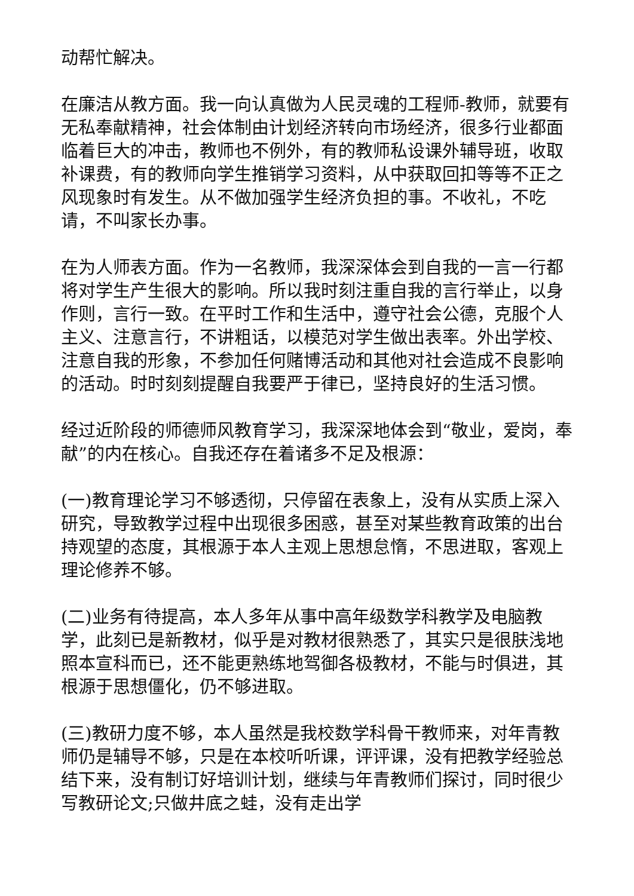动帮忙解决。
在廉洁从教方面。我一向认真做为人民灵魂的工程师-教师，就要有无私奉献精神，社会体制由计划经济转向市场经济，很多行业都面临着巨大的冲击，教师也不例外，有的教师私设课外辅导班，收取补课费，有的教师向学生推销学习资料，从中获取回扣等等不正之风现象时有发生。从不做加强学生经济负担的事。不收礼，不吃请，不叫家长办事。
在为人师表方面。作为一名教师，我深深体会到自我的一言一行都将对学生产生很大的影响。所以我时刻注重自我的言行举止，以身作则，言行一致。在平时工作和生活中，遵守社会公德，克服个人主义、注意言行，不讲粗话，以模范对学生做出表率。外出学校、注意自我的形象，不参加任何赌博活动和其他对社会造成不良影响的活动。时时刻刻提醒自我要严于律已，坚持良好的生活习惯。
经过近阶段的师德师风教育学习，我深深地体会到“敬业，爱岗，奉献”的内在核心。自我还存在着诸多不足及根源：
(一)教育理论学习不够透彻，只停留在表象上，没有从实质上深入研究，导致教学过程中出现很多困惑，甚至对某些教育政策的出台持观望的态度，其根源于本人主观上思想怠惰，不思进取，客观上理论修养不够。
(二)业务有待提高，本人多年从事中高年级数学科教学及电脑教学，此刻已是新教材，似乎是对教材很熟悉了，其实只是很肤浅地照本宣科而已，还不能更熟练地驾御各极教材，不能与时俱进，其根源于思想僵化，仍不够进取。
(三)教研力度不够，本人虽然是我校数学科骨干教师来，对年青教师仍是辅导不够，只是在本校听听课，评评课，没有把教学经验总结下来，没有制订好培训计划，继续与年青教师们探讨，同时很少写教研论文;只做井底之蛙，没有走出学